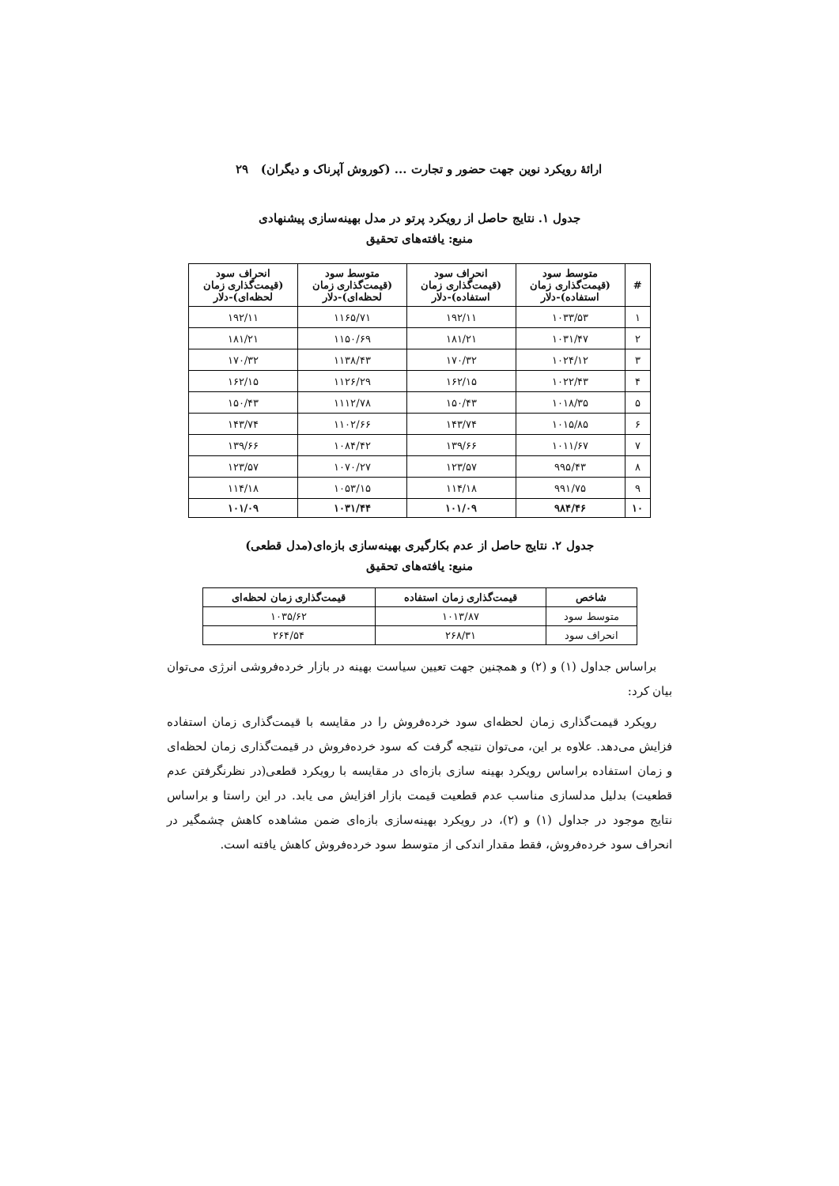ارائهٔ رویکرد نوین جهت حضور و تجارت ... (کوروش آپرناک و دیگران) ۲۹
جدول ۱. نتایج حاصل از رویکرد پرتو در مدل بهینه‌سازی پیشنهادی
منبع: یافته‌های تحقیق
| # | متوسط سود (قیمت‌گذاری زمان استفاده)-دلار | انحراف سود (قیمت‌گذاری زمان استفاده)-دلار | متوسط سود (قیمت‌گذاری زمان لحظه‌ای)-دلار | انحراف سود (قیمت‌گذاری زمان لحظه‌ای)-دلار |
| --- | --- | --- | --- | --- |
| ۱ | ۱۰۳۳/۵۳ | ۱۹۲/۱۱ | ۱۱۶۵/۷۱ | ۱۹۲/۱۱ |
| ۲ | ۱۰۳۱/۴۷ | ۱۸۱/۲۱ | ۱۱۵۰/۶۹ | ۱۸۱/۲۱ |
| ۳ | ۱۰۲۴/۱۲ | ۱۷۰/۳۲ | ۱۱۳۸/۴۳ | ۱۷۰/۳۲ |
| ۴ | ۱۰۲۲/۴۳ | ۱۶۲/۱۵ | ۱۱۲۶/۲۹ | ۱۶۲/۱۵ |
| ۵ | ۱۰۱۸/۳۵ | ۱۵۰/۴۳ | ۱۱۱۲/۷۸ | ۱۵۰/۴۳ |
| ۶ | ۱۰۱۵/۸۵ | ۱۴۳/۷۴ | ۱۱۰۲/۶۶ | ۱۴۳/۷۴ |
| ۷ | ۱۰۱۱/۶۷ | ۱۳۹/۶۶ | ۱۰۸۴/۴۲ | ۱۳۹/۶۶ |
| ۸ | ۹۹۵/۴۳ | ۱۲۳/۵۷ | ۱۰۷۰/۲۷ | ۱۲۳/۵۷ |
| ۹ | ۹۹۱/۷۵ | ۱۱۴/۱۸ | ۱۰۵۳/۱۵ | ۱۱۴/۱۸ |
| ۱۰ | ۹۸۴/۴۶ | ۱۰۱/۰۹ | ۱۰۳۱/۴۴ | ۱۰۱/۰۹ |
جدول ۲. نتایج حاصل از عدم بکارگیری بهینه‌سازی بازه‌ای(مدل قطعی)
منبع: یافته‌های تحقیق
| شاخص | قیمت‌گذاری زمان استفاده | قیمت‌گذاری زمان لحظه‌ای |
| --- | --- | --- |
| متوسط سود | ۱۰۱۳/۸۷ | ۱۰۳۵/۶۲ |
| انحراف سود | ۲۶۸/۳۱ | ۲۶۴/۵۴ |
براساس جداول (۱) و (۲) و همچنین جهت تعیین سیاست بهینه در بازار خرده‌فروشی انرژی می‌توان بیان کرد:
رویکرد قیمت‌گذاری زمان لحظه‌ای سود خرده‌فروش را در مقایسه با قیمت‌گذاری زمان استفاده فزایش می‌دهد. علاوه بر این، می‌توان نتیجه گرفت که سود خرده‌فروش در قیمت‌گذاری زمان لحظه‌ای و زمان استفاده براساس رویکرد بهینه سازی بازه‌ای در مقایسه با رویکرد قطعی(در نظرنگرفتن عدم قطعیت) بدلیل مدلسازی مناسب عدم قطعیت قیمت بازار افزایش می یابد. در این راستا و براساس نتایج موجود در جداول (۱) و (۲)، در رویکرد بهینه‌سازی بازه‌ای ضمن مشاهده کاهش چشمگیر در انحراف سود خرده‌فروش، فقط مقدار اندکی از متوسط سود خرده‌فروش کاهش یافته است.